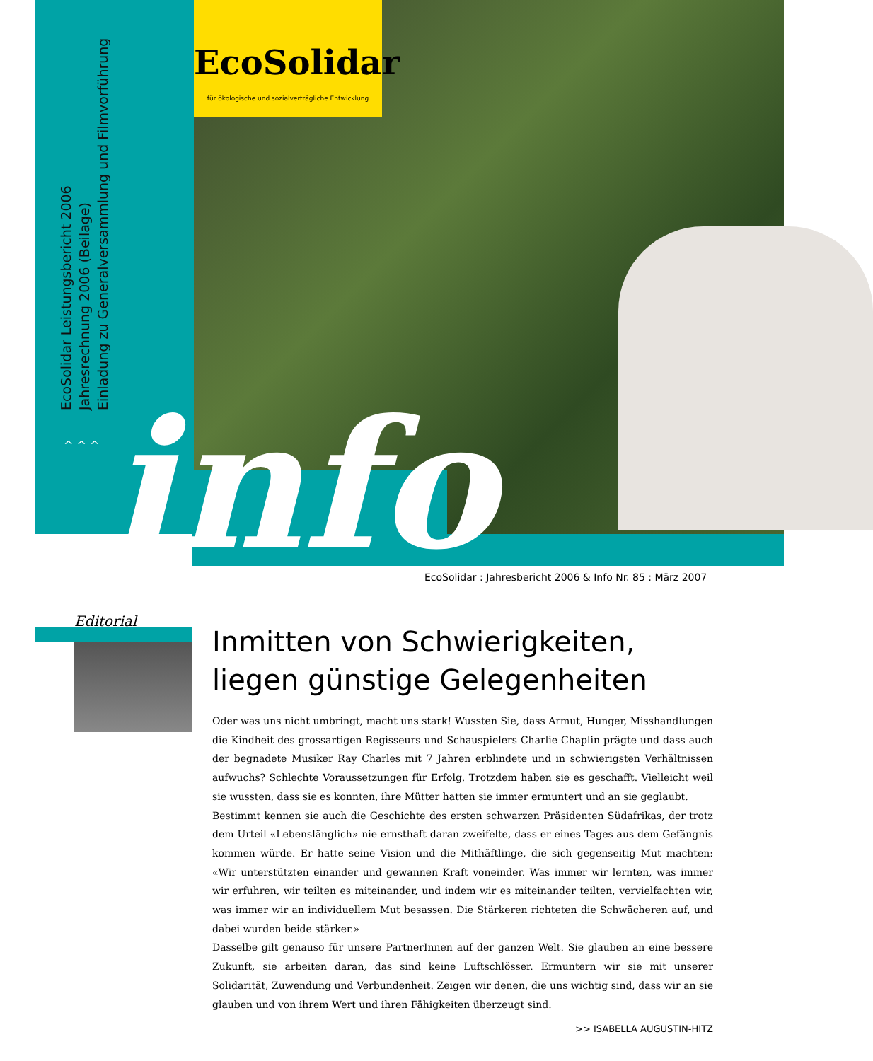EcoSolidar
für ökologische und sozialverträgliche Entwicklung
EcoSolidar Leistungsbericht 2006
Jahresrechnung 2006 (Beilage)
Einladung zu Generalversammlung und Filmvorführung
^ ^ ^ info
EcoSolidar : Jahresbericht 2006 & Info Nr. 85 : März 2007
Editorial
Inmitten von Schwierigkeiten,
liegen günstige Gelegenheiten
Oder was uns nicht umbringt, macht uns stark! Wussten Sie, dass Armut, Hunger, Misshandlungen die Kindheit des grossartigen Regisseurs und Schauspielers Charlie Chaplin prägte und dass auch der begnadete Musiker Ray Charles mit 7 Jahren erblindete und in schwierigsten Verhältnissen aufwuchs? Schlechte Voraussetzungen für Erfolg. Trotzdem haben sie es geschafft. Vielleicht weil sie wussten, dass sie es konnten, ihre Mütter hatten sie immer ermuntert und an sie geglaubt.
Bestimmt kennen sie auch die Geschichte des ersten schwarzen Präsidenten Südafrikas, der trotz dem Urteil «Lebenslänglich» nie ernsthaft daran zweifelte, dass er eines Tages aus dem Gefängnis kommen würde. Er hatte seine Vision und die Mithäftlinge, die sich gegenseitig Mut machten: «Wir unterstützten einander und gewannen Kraft voneinder. Was immer wir lernten, was immer wir erfuhren, wir teilten es miteinander, und indem wir es miteinander teilten, vervielfachten wir, was immer wir an individuellem Mut besassen. Die Stärkeren richteten die Schwächeren auf, und dabei wurden beide stärker.»
Dasselbe gilt genauso für unsere PartnerInnen auf der ganzen Welt. Sie glauben an eine bessere Zukunft, sie arbeiten daran, das sind keine Luftschlösser. Ermuntern wir sie mit unserer Solidarität, Zuwendung und Verbundenheit. Zeigen wir denen, die uns wichtig sind, dass wir an sie glauben und von ihrem Wert und ihren Fähigkeiten überzeugt sind.
>> ISABELLA AUGUSTIN-HITZ